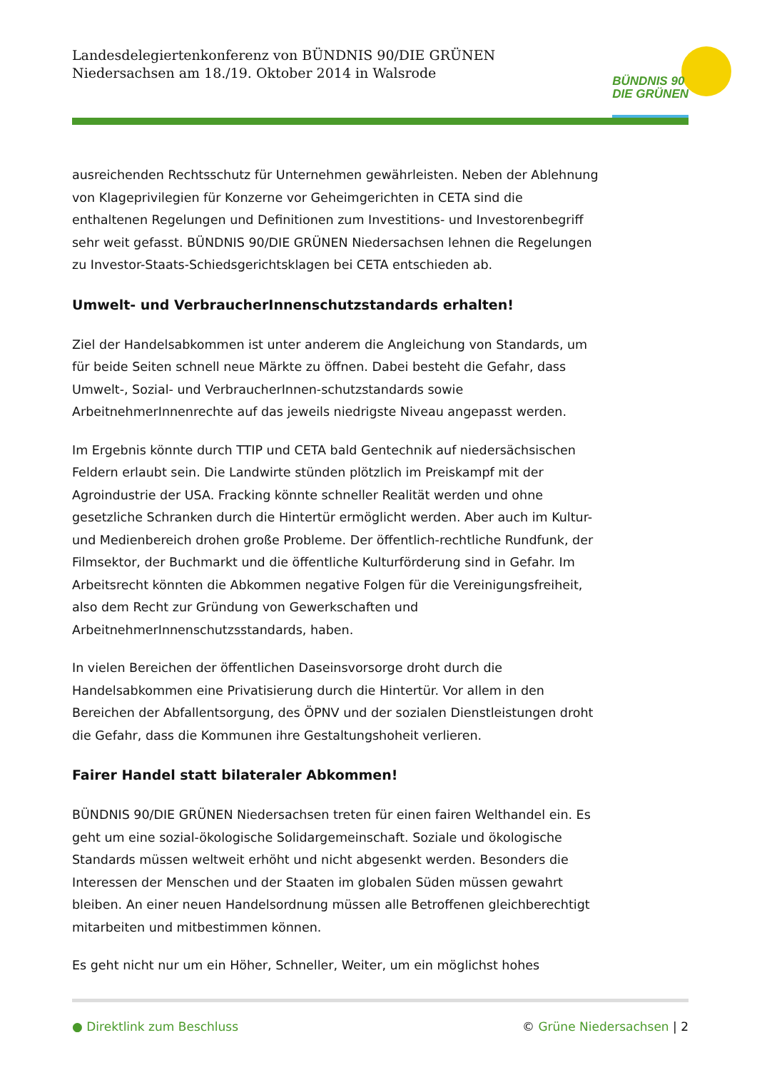Landesdelegiertenkonferenz von BÜNDNIS 90/DIE GRÜNEN
Niedersachsen am 18./19. Oktober 2014 in Walsrode
BÜNDNIS 90
DIE GRÜNEN
ausreichenden Rechtsschutz für Unternehmen gewährleisten. Neben der Ablehnung von Klageprivilegien für Konzerne vor Geheimgerichten in CETA sind die enthaltenen Regelungen und Definitionen zum Investitions- und Investorenbegriff sehr weit gefasst. BÜNDNIS 90/DIE GRÜNEN Niedersachsen lehnen die Regelungen zu Investor-Staats-Schiedsgerichtsklagen bei CETA entschieden ab.
Umwelt- und VerbraucherInnenschutzstandards erhalten!
Ziel der Handelsabkommen ist unter anderem die Angleichung von Standards, um für beide Seiten schnell neue Märkte zu öffnen. Dabei besteht die Gefahr, dass Umwelt-, Sozial- und VerbraucherInnen-schutzstandards sowie ArbeitnehmerInnenrechte auf das jeweils niedrigste Niveau angepasst werden.
Im Ergebnis könnte durch TTIP und CETA bald Gentechnik auf niedersächsischen Feldern erlaubt sein. Die Landwirte stünden plötzlich im Preiskampf mit der Agroindustrie der USA. Fracking könnte schneller Realität werden und ohne gesetzliche Schranken durch die Hintertür ermöglicht werden. Aber auch im Kultur- und Medienbereich drohen große Probleme. Der öffentlich-rechtliche Rundfunk, der Filmsektor, der Buchmarkt und die öffentliche Kulturförderung sind in Gefahr. Im Arbeitsrecht könnten die Abkommen negative Folgen für die Vereinigungsfreiheit, also dem Recht zur Gründung von Gewerkschaften und ArbeitnehmerInnenschutzsstandards, haben.
In vielen Bereichen der öffentlichen Daseinsvorsorge droht durch die Handelsabkommen eine Privatisierung durch die Hintertür. Vor allem in den Bereichen der Abfallentsorgung, des ÖPNV und der sozialen Dienstleistungen droht die Gefahr, dass die Kommunen ihre Gestaltungshoheit verlieren.
Fairer Handel statt bilateraler Abkommen!
BÜNDNIS 90/DIE GRÜNEN Niedersachsen treten für einen fairen Welthandel ein. Es geht um eine sozial-ökologische Solidargemeinschaft. Soziale und ökologische Standards müssen weltweit erhöht und nicht abgesenkt werden. Besonders die Interessen der Menschen und der Staaten im globalen Süden müssen gewahrt bleiben. An einer neuen Handelsordnung müssen alle Betroffenen gleichberechtigt mitarbeiten und mitbestimmen können.
Es geht nicht nur um ein Höher, Schneller, Weiter, um ein möglichst hohes
● Direktlink zum Beschluss © Grüne Niedersachsen | 2